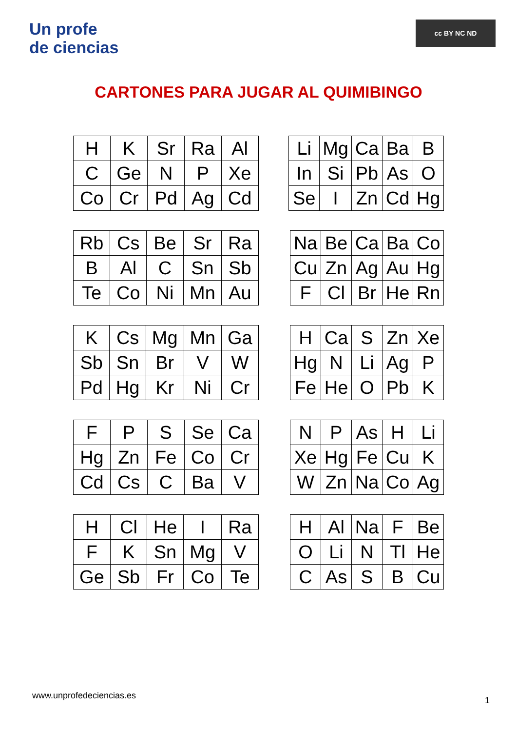Un profe
de ciencias
cc BY NC ND
CARTONES PARA JUGAR AL QUIMIBINGO
| H | K | Sr | Ra | Al |
| C | Ge | N | P | Xe |
| Co | Cr | Pd | Ag | Cd |
| Li | Mg | Ca | Ba | B |
| In | Si | Pb | As | O |
| Se | I | Zn | Cd | Hg |
| Rb | Cs | Be | Sr | Ra |
| B | Al | C | Sn | Sb |
| Te | Co | Ni | Mn | Au |
| Na | Be | Ca | Ba | Co |
| Cu | Zn | Ag | Au | Hg |
| F | Cl | Br | He | Rn |
| K | Cs | Mg | Mn | Ga |
| Sb | Sn | Br | V | W |
| Pd | Hg | Kr | Ni | Cr |
| H | Ca | S | Zn | Xe |
| Hg | N | Li | Ag | P |
| Fe | He | O | Pb | K |
| F | P | S | Se | Ca |
| Hg | Zn | Fe | Co | Cr |
| Cd | Cs | C | Ba | V |
| N | P | As | H | Li |
| Xe | Hg | Fe | Cu | K |
| W | Zn | Na | Co | Ag |
| H | Cl | He | I | Ra |
| F | K | Sn | Mg | V |
| Ge | Sb | Fr | Co | Te |
| H | Al | Na | F | Be |
| O | Li | N | Tl | He |
| C | As | S | B | Cu |
www.unprofedeciencias.es 1